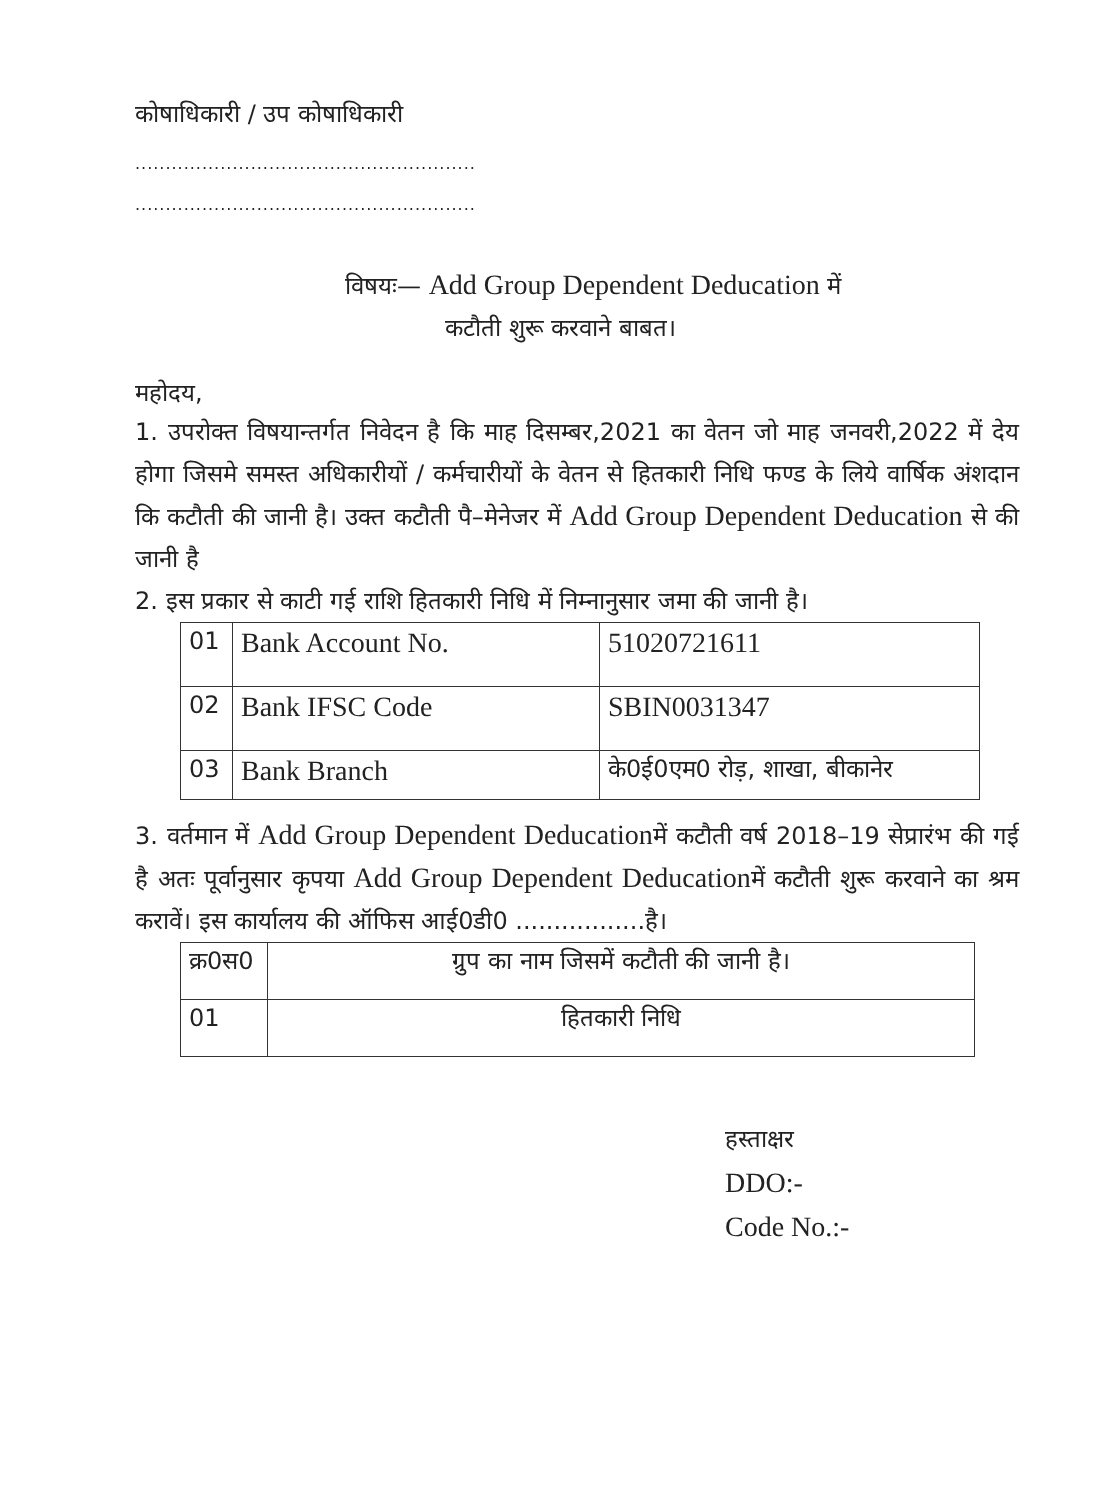कोषाधिकारी / उप कोषाधिकारी
........................................................
........................................................
विषयः— Add Group Dependent Deducation में
कटौती शुरू करवाने बाबत।
महोदय,
1. उपरोक्त विषयान्तर्गत निवेदन है कि माह दिसम्बर,2021 का वेतन जो माह जनवरी,2022 में देय होगा जिसमे समस्त अधिकारीयों / कर्मचारीयों के वेतन से हितकारी निधि फण्ड के लिये वार्षिक अंशदान कि कटौती की जानी है। उक्त कटौती पै–मेनेजर में Add Group Dependent Deducation से की जानी है
2. इस प्रकार से काटी गई राशि हितकारी निधि में निम्नानुसार जमा की जानी है।
| 01 | Bank Account No. | 51020721611 |
| 02 | Bank IFSC Code | SBIN0031347 |
| 03 | Bank Branch | के0ई0एम0 रोड़, शाखा, बीकानेर |
3. वर्तमान में Add Group Dependent Deducationमें कटौती वर्ष 2018–19 सेप्रारंभ की गई है अतः पूर्वानुसार कृपया Add Group Dependent Deducationमें कटौती शुरू करवाने का श्रम करावें। इस कार्यालय की ऑफिस आई0डी0 .................है।
| क्र0स0 | ग्रुप का नाम जिसमें कटौती की जानी है। |
| 01 | हितकारी निधि |
हस्ताक्षर
DDO:-
Code No.:-